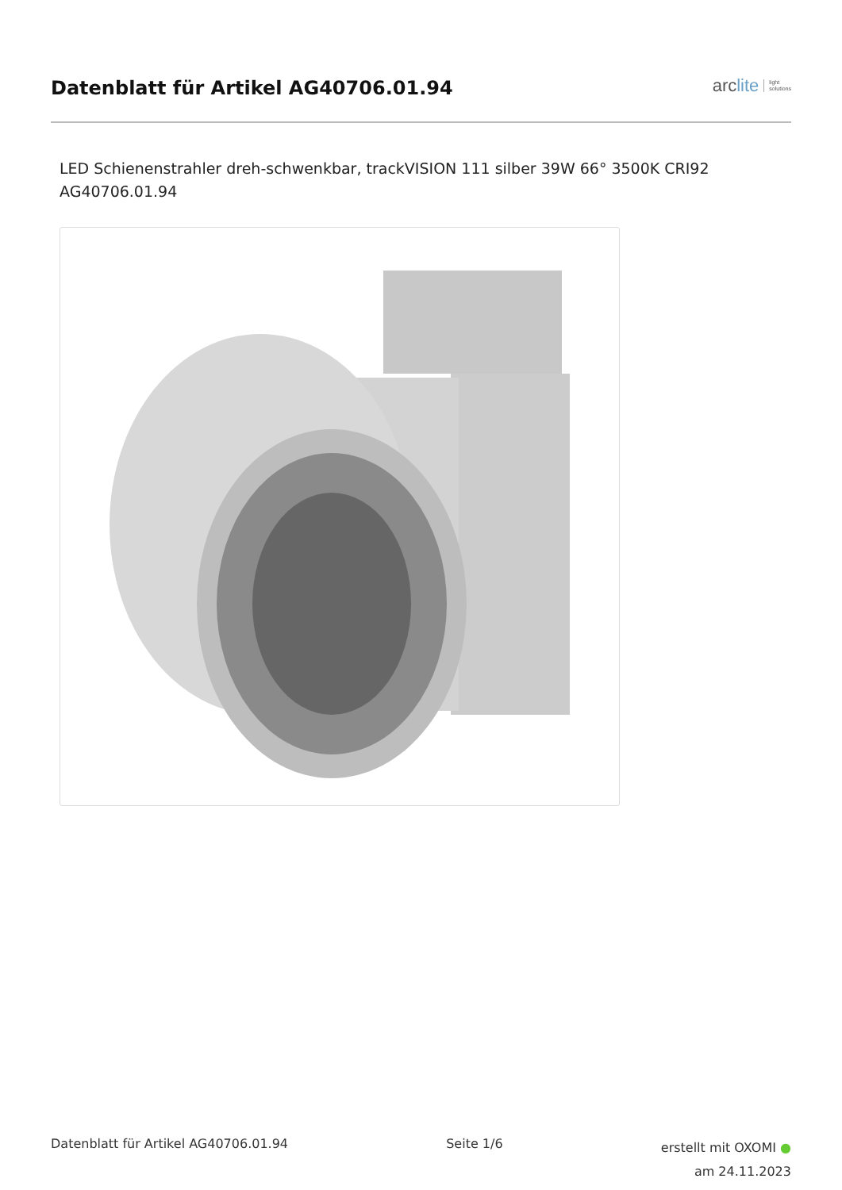Datenblatt für Artikel AG40706.01.94
arc lite light
solutions
LED Schienenstrahler dreh-schwenkbar, trackVISION 111 silber 39W 66° 3500K CRI92
AG40706.01.94
Datenblatt für Artikel AG40706.01.94
Seite 1/6
erstellt mit OXOMI ●
am 24.11.2023